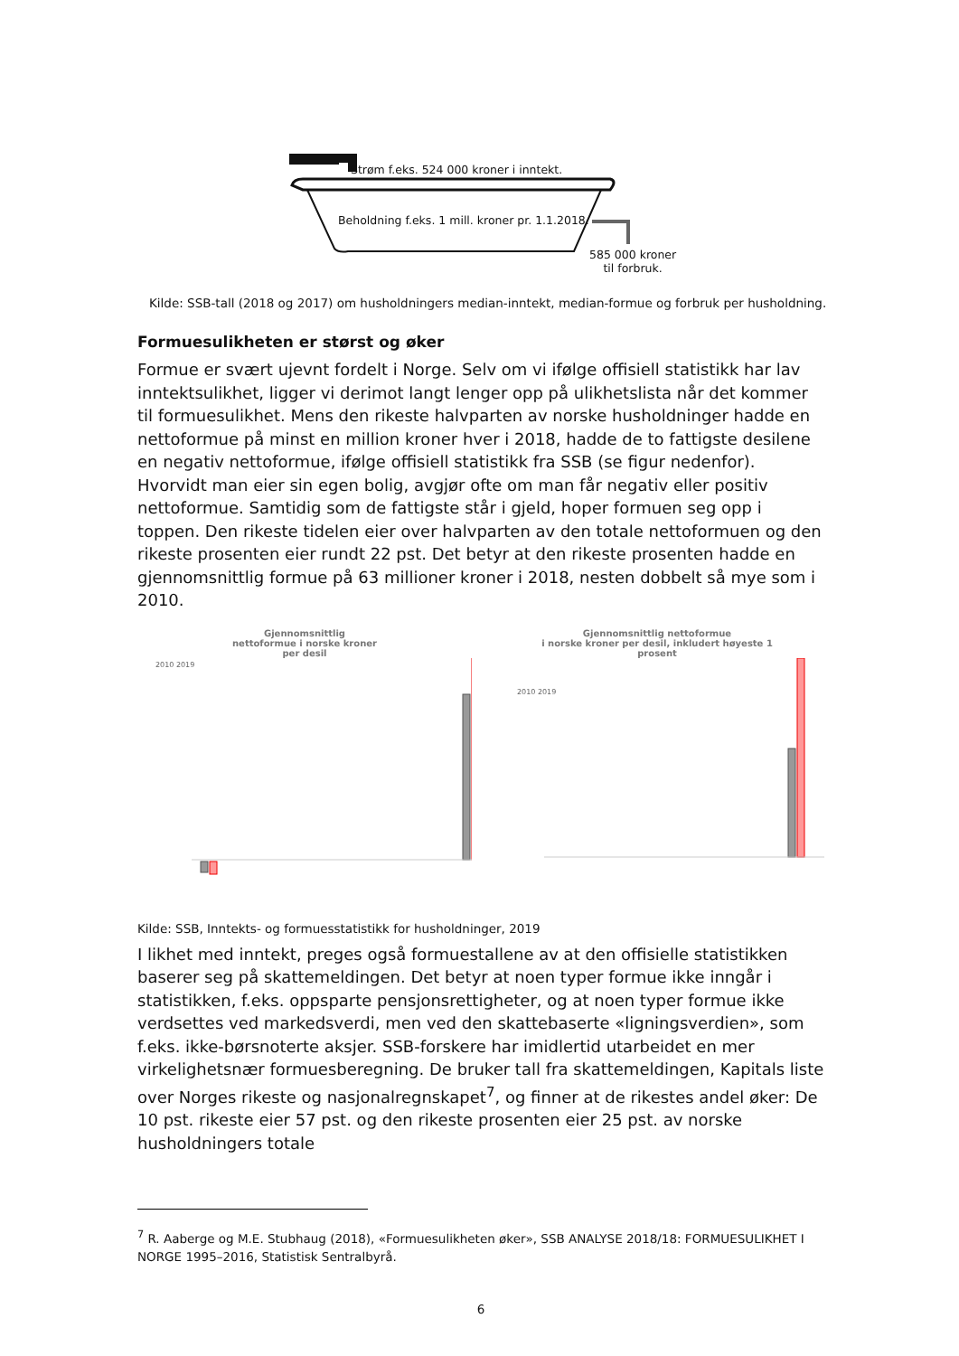Strøm f.eks. 524 000 kroner i inntekt.
Beholdning f.eks. 1 mill. kroner pr. 1.1.2018.
585 000 kroner
til forbruk.
Kilde: SSB-tall (2018 og 2017) om husholdningers median-inntekt, median-formue og forbruk per husholdning.
Formuesulikheten er størst og øker
Formue er svært ujevnt fordelt i Norge. Selv om vi ifølge offisiell statistikk har lav inntektsulikhet, ligger vi derimot langt lenger opp på ulikhetslista når det kommer til formuesulikhet. Mens den rikeste halvparten av norske husholdninger hadde en nettoformue på minst en million kroner hver i 2018, hadde de to fattigste desilene en negativ nettoformue, ifølge offisiell statistikk fra SSB (se figur nedenfor). Hvorvidt man eier sin egen bolig, avgjør ofte om man får negativ eller positiv nettoformue. Samtidig som de fattigste står i gjeld, hoper formuen seg opp i toppen. Den rikeste tidelen eier over halvparten av den totale nettoformuen og den rikeste prosenten eier rundt 22 pst. Det betyr at den rikeste prosenten hadde en gjennomsnittlig formue på 63 millioner kroner i 2018, nesten dobbelt så mye som i 2010.
Gjennomsnittlig
nettoformue i norske kroner
per desil
2010 2019
Gjennomsnittlig nettoformue
i norske kroner per desil, inkludert høyeste 1
prosent
2010 2019
Kilde: SSB, Inntekts- og formuesstatistikk for husholdninger, 2019
I likhet med inntekt, preges også formuestallene av at den offisielle statistikken baserer seg på skattemeldingen. Det betyr at noen typer formue ikke inngår i statistikken, f.eks. oppsparte pensjonsrettigheter, og at noen typer formue ikke verdsettes ved markedsverdi, men ved den skattebaserte «ligningsverdien», som f.eks. ikke-børsnoterte aksjer. SSB-forskere har imidlertid utarbeidet en mer virkelighetsnær formuesberegning. De bruker tall fra skattemeldingen, Kapitals liste over Norges rikeste og nasjonalregnskapet<sup>7</sup>, og finner at de rikestes andel øker: De 10 pst. rikeste eier 57 pst. og den rikeste prosenten eier 25 pst. av norske husholdningers totale
<sup>7</sup> R. Aaberge og M.E. Stubhaug (2018), «Formuesulikheten øker», SSB ANALYSE 2018/18: FORMUESULIKHET I NORGE 1995–2016, Statistisk Sentralbyrå.
6